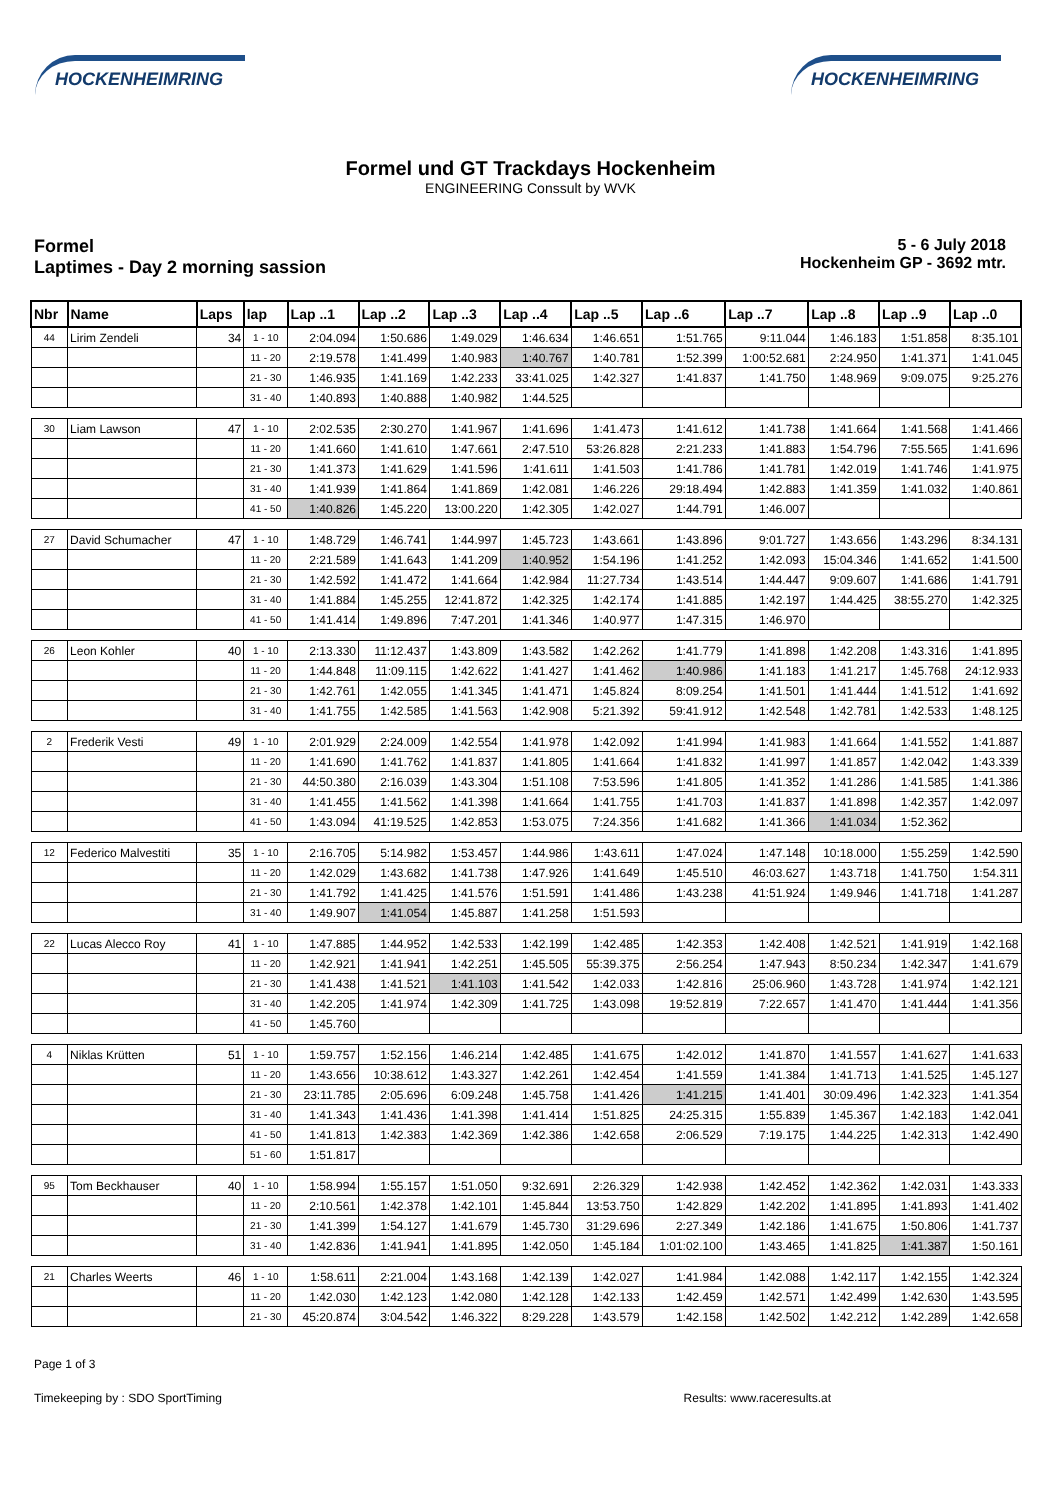HOCKENHEIMRING HOCKENHEIMRING
Formel und GT Trackdays Hockenheim
ENGINEERING Conssult by WVK
Formel
Laptimes - Day 2 morning sassion
5 - 6 July 2018
Hockenheim GP - 3692 mtr.
| Nbr | Name | Laps | lap | Lap ..1 | Lap ..2 | Lap ..3 | Lap ..4 | Lap ..5 | Lap ..6 | Lap ..7 | Lap ..8 | Lap ..9 | Lap ..0 |
| --- | --- | --- | --- | --- | --- | --- | --- | --- | --- | --- | --- | --- | --- |
| 44 | Lirim Zendeli | 34 | 1 - 10 | 2:04.094 | 1:50.686 | 1:49.029 | 1:46.634 | 1:46.651 | 1:51.765 | 9:11.044 | 1:46.183 | 1:51.858 | 8:35.101 |
| | | | 11 - 20 | 2:19.578 | 1:41.499 | 1:40.983 | 1:40.767 | 1:40.781 | 1:52.399 | 1:00:52.681 | 2:24.950 | 1:41.371 | 1:41.045 |
| | | | 21 - 30 | 1:46.935 | 1:41.169 | 1:42.233 | 33:41.025 | 1:42.327 | 1:41.837 | 1:41.750 | 1:48.969 | 9:09.075 | 9:25.276 |
| | | | 31 - 40 | 1:40.893 | 1:40.888 | 1:40.982 | 1:44.525 | | | | | | |
| 30 | Liam Lawson | 47 | 1 - 10 | 2:02.535 | 2:30.270 | 1:41.967 | 1:41.696 | 1:41.473 | 1:41.612 | 1:41.738 | 1:41.664 | 1:41.568 | 1:41.466 |
| | | | 11 - 20 | 1:41.660 | 1:41.610 | 1:47.661 | 2:47.510 | 53:26.828 | 2:21.233 | 1:41.883 | 1:54.796 | 7:55.565 | 1:41.696 |
| | | | 21 - 30 | 1:41.373 | 1:41.629 | 1:41.596 | 1:41.611 | 1:41.503 | 1:41.786 | 1:41.781 | 1:42.019 | 1:41.746 | 1:41.975 |
| | | | 31 - 40 | 1:41.939 | 1:41.864 | 1:41.869 | 1:42.081 | 1:46.226 | 29:18.494 | 1:42.883 | 1:41.359 | 1:41.032 | 1:40.861 |
| | | | 41 - 50 | 1:40.826 | 1:45.220 | 13:00.220 | 1:42.305 | 1:42.027 | 1:44.791 | 1:46.007 | | | |
| 27 | David Schumacher | 47 | 1 - 10 | 1:48.729 | 1:46.741 | 1:44.997 | 1:45.723 | 1:43.661 | 1:43.896 | 9:01.727 | 1:43.656 | 1:43.296 | 8:34.131 |
| | | | 11 - 20 | 2:21.589 | 1:41.643 | 1:41.209 | 1:40.952 | 1:54.196 | 1:41.252 | 1:42.093 | 15:04.346 | 1:41.652 | 1:41.500 |
| | | | 21 - 30 | 1:42.592 | 1:41.472 | 1:41.664 | 1:42.984 | 11:27.734 | 1:43.514 | 1:44.447 | 9:09.607 | 1:41.686 | 1:41.791 |
| | | | 31 - 40 | 1:41.884 | 1:45.255 | 12:41.872 | 1:42.325 | 1:42.174 | 1:41.885 | 1:42.197 | 1:44.425 | 38:55.270 | 1:42.325 |
| | | | 41 - 50 | 1:41.414 | 1:49.896 | 7:47.201 | 1:41.346 | 1:40.977 | 1:47.315 | 1:46.970 | | | |
| 26 | Leon Kohler | 40 | 1 - 10 | 2:13.330 | 11:12.437 | 1:43.809 | 1:43.582 | 1:42.262 | 1:41.779 | 1:41.898 | 1:42.208 | 1:43.316 | 1:41.895 |
| | | | 11 - 20 | 1:44.848 | 11:09.115 | 1:42.622 | 1:41.427 | 1:41.462 | 1:40.986 | 1:41.183 | 1:41.217 | 1:45.768 | 24:12.933 |
| | | | 21 - 30 | 1:42.761 | 1:42.055 | 1:41.345 | 1:41.471 | 1:45.824 | 8:09.254 | 1:41.501 | 1:41.444 | 1:41.512 | 1:41.692 |
| | | | 31 - 40 | 1:41.755 | 1:42.585 | 1:41.563 | 1:42.908 | 5:21.392 | 59:41.912 | 1:42.548 | 1:42.781 | 1:42.533 | 1:48.125 |
| 2 | Frederik Vesti | 49 | 1 - 10 | 2:01.929 | 2:24.009 | 1:42.554 | 1:41.978 | 1:42.092 | 1:41.994 | 1:41.983 | 1:41.664 | 1:41.552 | 1:41.887 |
| | | | 11 - 20 | 1:41.690 | 1:41.762 | 1:41.837 | 1:41.805 | 1:41.664 | 1:41.832 | 1:41.997 | 1:41.857 | 1:42.042 | 1:43.339 |
| | | | 21 - 30 | 44:50.380 | 2:16.039 | 1:43.304 | 1:51.108 | 7:53.596 | 1:41.805 | 1:41.352 | 1:41.286 | 1:41.585 | 1:41.386 |
| | | | 31 - 40 | 1:41.455 | 1:41.562 | 1:41.398 | 1:41.664 | 1:41.755 | 1:41.703 | 1:41.837 | 1:41.898 | 1:42.357 | 1:42.097 |
| | | | 41 - 50 | 1:43.094 | 41:19.525 | 1:42.853 | 1:53.075 | 7:24.356 | 1:41.682 | 1:41.366 | 1:41.034 | 1:52.362 | |
| 12 | Federico Malvestiti | 35 | 1 - 10 | 2:16.705 | 5:14.982 | 1:53.457 | 1:44.986 | 1:43.611 | 1:47.024 | 1:47.148 | 10:18.000 | 1:55.259 | 1:42.590 |
| | | | 11 - 20 | 1:42.029 | 1:43.682 | 1:41.738 | 1:47.926 | 1:41.649 | 1:45.510 | 46:03.627 | 1:43.718 | 1:41.750 | 1:54.311 |
| | | | 21 - 30 | 1:41.792 | 1:41.425 | 1:41.576 | 1:51.591 | 1:41.486 | 1:43.238 | 41:51.924 | 1:49.946 | 1:41.718 | 1:41.287 |
| | | | 31 - 40 | 1:49.907 | 1:41.054 | 1:45.887 | 1:41.258 | 1:51.593 | | | | | |
| 22 | Lucas Alecco Roy | 41 | 1 - 10 | 1:47.885 | 1:44.952 | 1:42.533 | 1:42.199 | 1:42.485 | 1:42.353 | 1:42.408 | 1:42.521 | 1:41.919 | 1:42.168 |
| | | | 11 - 20 | 1:42.921 | 1:41.941 | 1:42.251 | 1:45.505 | 55:39.375 | 2:56.254 | 1:47.943 | 8:50.234 | 1:42.347 | 1:41.679 |
| | | | 21 - 30 | 1:41.438 | 1:41.521 | 1:41.103 | 1:41.542 | 1:42.033 | 1:42.816 | 25:06.960 | 1:43.728 | 1:41.974 | 1:42.121 |
| | | | 31 - 40 | 1:42.205 | 1:41.974 | 1:42.309 | 1:41.725 | 1:43.098 | 19:52.819 | 7:22.657 | 1:41.470 | 1:41.444 | 1:41.356 |
| | | | 41 - 50 | 1:45.760 | | | | | | | | | |
| 4 | Niklas Krütten | 51 | 1 - 10 | 1:59.757 | 1:52.156 | 1:46.214 | 1:42.485 | 1:41.675 | 1:42.012 | 1:41.870 | 1:41.557 | 1:41.627 | 1:41.633 |
| | | | 11 - 20 | 1:43.656 | 10:38.612 | 1:43.327 | 1:42.261 | 1:42.454 | 1:41.559 | 1:41.384 | 1:41.713 | 1:41.525 | 1:45.127 |
| | | | 21 - 30 | 23:11.785 | 2:05.696 | 6:09.248 | 1:45.758 | 1:41.426 | 1:41.215 | 1:41.401 | 30:09.496 | 1:42.323 | 1:41.354 |
| | | | 31 - 40 | 1:41.343 | 1:41.436 | 1:41.398 | 1:41.414 | 1:51.825 | 24:25.315 | 1:55.839 | 1:45.367 | 1:42.183 | 1:42.041 |
| | | | 41 - 50 | 1:41.813 | 1:42.383 | 1:42.369 | 1:42.386 | 1:42.658 | 2:06.529 | 7:19.175 | 1:44.225 | 1:42.313 | 1:42.490 |
| | | | 51 - 60 | 1:51.817 | | | | | | | | | |
| 95 | Tom Beckhauser | 40 | 1 - 10 | 1:58.994 | 1:55.157 | 1:51.050 | 9:32.691 | 2:26.329 | 1:42.938 | 1:42.452 | 1:42.362 | 1:42.031 | 1:43.333 |
| | | | 11 - 20 | 2:10.561 | 1:42.378 | 1:42.101 | 1:45.844 | 13:53.750 | 1:42.829 | 1:42.202 | 1:41.895 | 1:41.893 | 1:41.402 |
| | | | 21 - 30 | 1:41.399 | 1:54.127 | 1:41.679 | 1:45.730 | 31:29.696 | 2:27.349 | 1:42.186 | 1:41.675 | 1:50.806 | 1:41.737 |
| | | | 31 - 40 | 1:42.836 | 1:41.941 | 1:41.895 | 1:42.050 | 1:45.184 | 1:01:02.100 | 1:43.465 | 1:41.825 | 1:41.387 | 1:50.161 |
| 21 | Charles Weerts | 46 | 1 - 10 | 1:58.611 | 2:21.004 | 1:43.168 | 1:42.139 | 1:42.027 | 1:41.984 | 1:42.088 | 1:42.117 | 1:42.155 | 1:42.324 |
| | | | 11 - 20 | 1:42.030 | 1:42.123 | 1:42.080 | 1:42.128 | 1:42.133 | 1:42.459 | 1:42.571 | 1:42.499 | 1:42.630 | 1:43.595 |
| | | | 21 - 30 | 45:20.874 | 3:04.542 | 1:46.322 | 8:29.228 | 1:43.579 | 1:42.158 | 1:42.502 | 1:42.212 | 1:42.289 | 1:42.658 |
Page 1 of 3
Timekeeping by : SDO SportTiming Results: www.raceresults.at